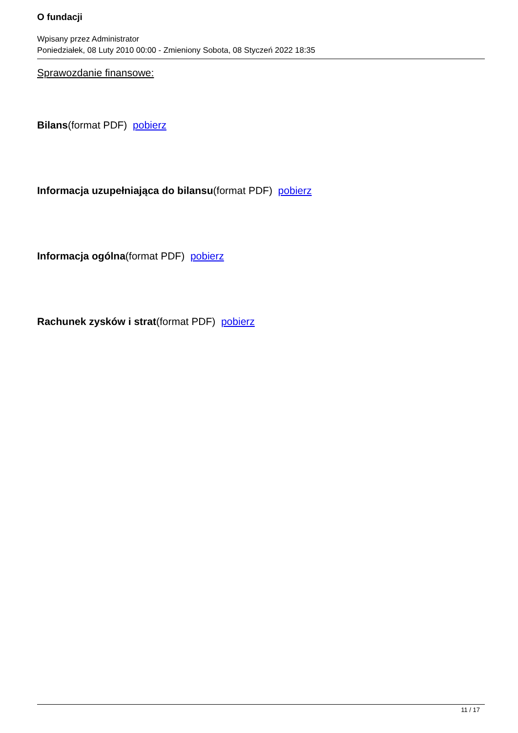O fundacji
Wpisany przez Administrator
Poniedziałek, 08 Luty 2010 00:00 - Zmieniony Sobota, 08 Styczeń 2022 18:35
Sprawozdanie finansowe:
Bilans(format PDF) pobierz
Informacja uzupełniająca do bilansu(format PDF) pobierz
Informacja ogólna(format PDF) pobierz
Rachunek zysków i strat(format PDF) pobierz
11 / 17